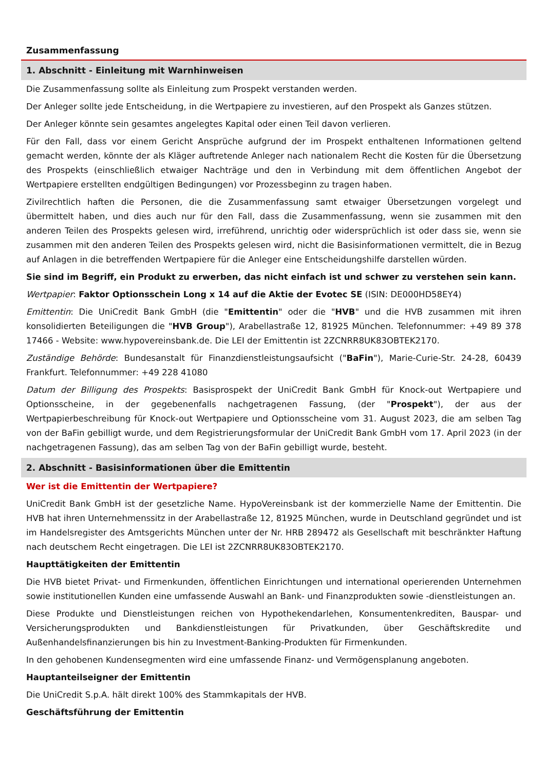Zusammenfassung
1. Abschnitt - Einleitung mit Warnhinweisen
Die Zusammenfassung sollte als Einleitung zum Prospekt verstanden werden.
Der Anleger sollte jede Entscheidung, in die Wertpapiere zu investieren, auf den Prospekt als Ganzes stützen.
Der Anleger könnte sein gesamtes angelegtes Kapital oder einen Teil davon verlieren.
Für den Fall, dass vor einem Gericht Ansprüche aufgrund der im Prospekt enthaltenen Informationen geltend gemacht werden, könnte der als Kläger auftretende Anleger nach nationalem Recht die Kosten für die Übersetzung des Prospekts (einschließlich etwaiger Nachträge und den in Verbindung mit dem öffentlichen Angebot der Wertpapiere erstellten endgültigen Bedingungen) vor Prozessbeginn zu tragen haben.
Zivilrechtlich haften die Personen, die die Zusammenfassung samt etwaiger Übersetzungen vorgelegt und übermittelt haben, und dies auch nur für den Fall, dass die Zusammenfassung, wenn sie zusammen mit den anderen Teilen des Prospekts gelesen wird, irreführend, unrichtig oder widersprüchlich ist oder dass sie, wenn sie zusammen mit den anderen Teilen des Prospekts gelesen wird, nicht die Basisinformationen vermittelt, die in Bezug auf Anlagen in die betreffenden Wertpapiere für die Anleger eine Entscheidungshilfe darstellen würden.
Sie sind im Begriff, ein Produkt zu erwerben, das nicht einfach ist und schwer zu verstehen sein kann.
Wertpapier: Faktor Optionsschein Long x 14 auf die Aktie der Evotec SE (ISIN: DE000HD58EY4)
Emittentin: Die UniCredit Bank GmbH (die "Emittentin" oder die "HVB" und die HVB zusammen mit ihren konsolidierten Beteiligungen die "HVB Group"), Arabellastraße 12, 81925 München. Telefonnummer: +49 89 378 17466 - Website: www.hypovereinsbank.de. Die LEI der Emittentin ist 2ZCNRR8UK83OBTEK2170.
Zuständige Behörde: Bundesanstalt für Finanzdienstleistungsaufsicht ("BaFin"), Marie-Curie-Str. 24-28, 60439 Frankfurt. Telefonnummer: +49 228 41080
Datum der Billigung des Prospekts: Basisprospekt der UniCredit Bank GmbH für Knock-out Wertpapiere und Optionsscheine, in der gegebenenfalls nachgetragenen Fassung, (der "Prospekt"), der aus der Wertpapierbeschreibung für Knock-out Wertpapiere und Optionsscheine vom 31. August 2023, die am selben Tag von der BaFin gebilligt wurde, und dem Registrierungsformular der UniCredit Bank GmbH vom 17. April 2023 (in der nachgetragenen Fassung), das am selben Tag von der BaFin gebilligt wurde, besteht.
2. Abschnitt - Basisinformationen über die Emittentin
Wer ist die Emittentin der Wertpapiere?
UniCredit Bank GmbH ist der gesetzliche Name. HypoVereinsbank ist der kommerzielle Name der Emittentin. Die HVB hat ihren Unternehmenssitz in der Arabellastraße 12, 81925 München, wurde in Deutschland gegründet und ist im Handelsregister des Amtsgerichts München unter der Nr. HRB 289472 als Gesellschaft mit beschränkter Haftung nach deutschem Recht eingetragen. Die LEI ist 2ZCNRR8UK83OBTEK2170.
Haupttätigkeiten der Emittentin
Die HVB bietet Privat- und Firmenkunden, öffentlichen Einrichtungen und international operierenden Unternehmen sowie institutionellen Kunden eine umfassende Auswahl an Bank- und Finanzprodukten sowie -dienstleistungen an.
Diese Produkte und Dienstleistungen reichen von Hypothekendarlehen, Konsumentenkrediten, Bauspar- und Versicherungsprodukten und Bankdienstleistungen für Privatkunden, über Geschäftskredite und Außenhandelsfinanzierungen bis hin zu Investment-Banking-Produkten für Firmenkunden.
In den gehobenen Kundensegmenten wird eine umfassende Finanz- und Vermögensplanung angeboten.
Hauptanteilseigner der Emittentin
Die UniCredit S.p.A. hält direkt 100% des Stammkapitals der HVB.
Geschäftsführung der Emittentin